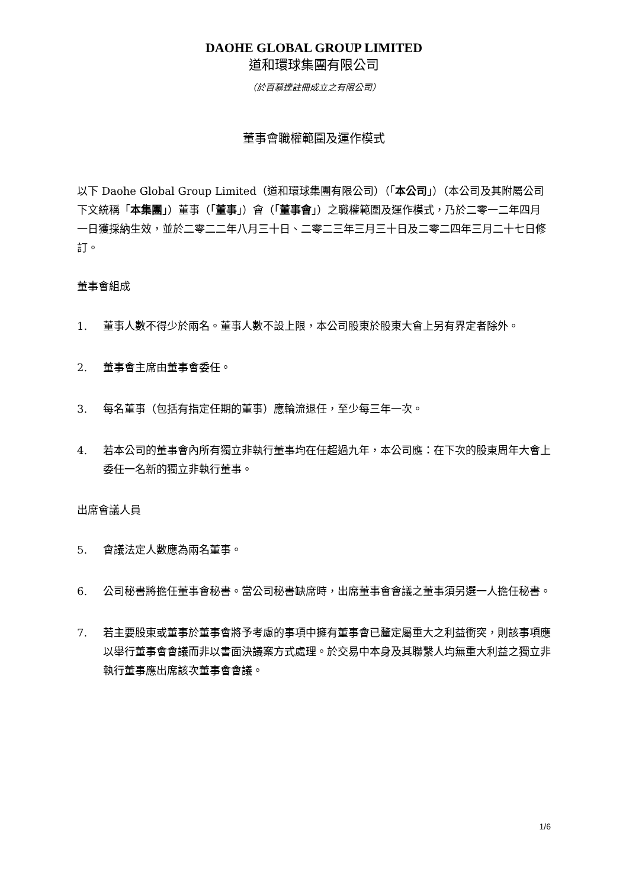DAOHE GLOBAL GROUP LIMITED
道和環球集團有限公司
（於百慕達註冊成立之有限公司）
董事會職權範圍及運作模式
以下 Daohe Global Group Limited（道和環球集團有限公司）（「本公司」）（本公司及其附屬公司下文統稱「本集團」）董事（「董事」）會（「董事會」）之職權範圍及運作模式，乃於二零一二年四月一日獲採納生效，並於二零二二年八月三十日、二零二三年三月三十日及二零二四年三月二十七日修訂。
董事會組成
1. 董事人數不得少於兩名。董事人數不設上限，本公司股東於股東大會上另有界定者除外。
2. 董事會主席由董事會委任。
3. 每名董事（包括有指定任期的董事）應輪流退任，至少每三年一次。
4. 若本公司的董事會內所有獨立非執行董事均在任超過九年，本公司應：在下次的股東周年大會上委任一名新的獨立非執行董事。
出席會議人員
5. 會議法定人數應為兩名董事。
6. 公司秘書將擔任董事會秘書。當公司秘書缺席時，出席董事會會議之董事須另選一人擔任秘書。
7. 若主要股東或董事於董事會將予考慮的事項中擁有董事會已釐定屬重大之利益衝突，則該事項應以舉行董事會會議而非以書面決議案方式處理。於交易中本身及其聯繫人均無重大利益之獨立非執行董事應出席該次董事會會議。
1/6